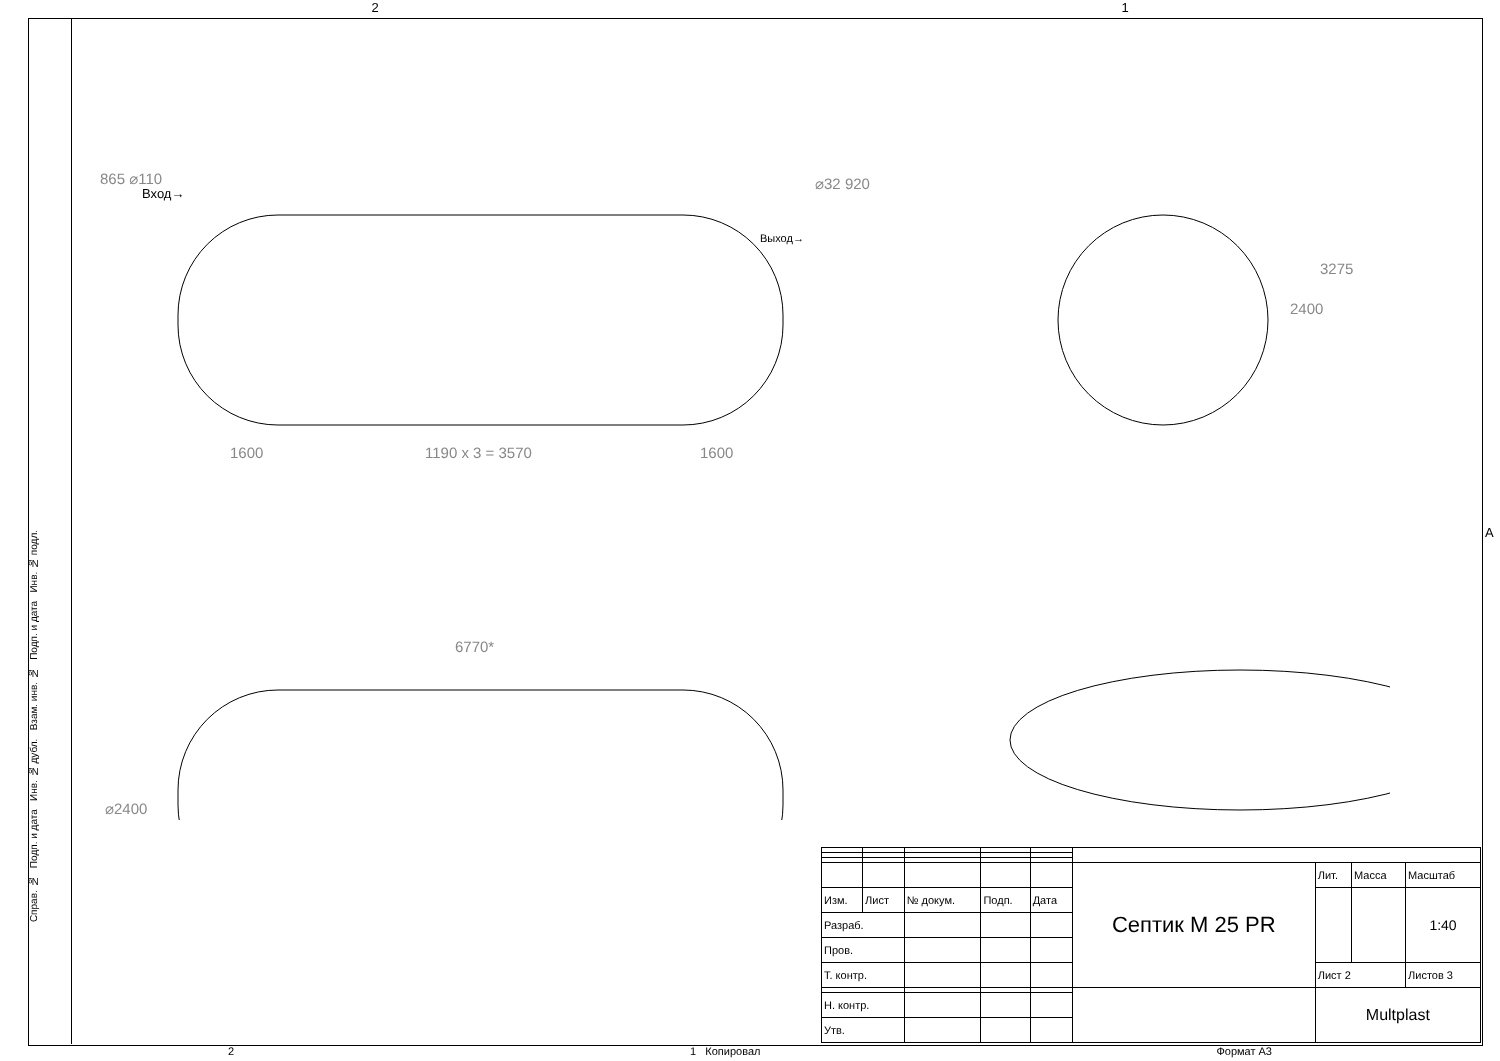2 1
Справ. № Подп. и дата Инв. № дубл. Взам. инв. № Подп. и дата Инв. № подл.
865 ⌀110
Вход→
⌀32 920
Выход→
1600 1190 x 3 = 3570 1600
2400
3275
6770*
⌀2400
A
| | | | | | Септик М 25 PR | Лит. | Масса | Масштаб |
| Изм. | Лист | № докум. | Подп. | Дата | | | | 1:40 |
| Разраб. | | | | | | | | |
| Пров. | | | | | | | | |
| Т. контр. | | | | | | Лист 2 | | Листов 3 |
| | | | | | | Multplast | | |
| Н. контр. | | | | | | | | |
| Утв. | | | | | | | | |
2 1 Копировал Формат А3